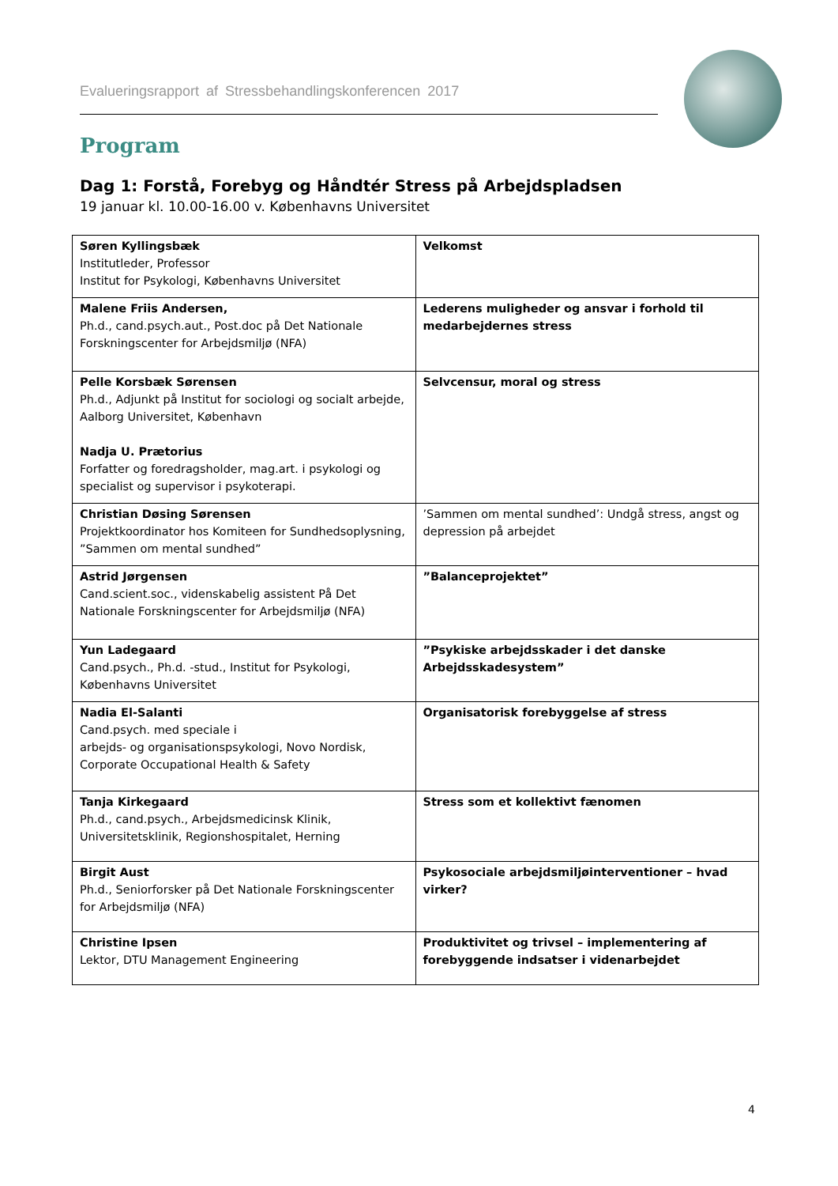Evalueringsrapport af Stressbehandlingskonferencen 2017
Program
Dag 1: Forstå, Forebyg og Håndtér Stress på Arbejdspladsen
19 januar kl. 10.00-16.00 v. Københavns Universitet
| Søren Kyllingsbæk Institutleder, Professor Institut for Psykologi, Københavns Universitet | Velkomst |
| Malene Friis Andersen, Ph.d., cand.psych.aut., Post.doc på Det Nationale Forskningscenter for Arbejdsmiljø (NFA) | Lederens muligheder og ansvar i forhold til medarbejdernes stress |
| Pelle Korsbæk Sørensen Ph.d., Adjunkt på Institut for sociologi og socialt arbejde, Aalborg Universitet, København Nadja U. Prætorius Forfatter og foredragsholder, mag.art. i psykologi og specialist og supervisor i psykoterapi. | Selvcensur, moral og stress |
| Christian Døsing Sørensen Projektkoordinator hos Komiteen for Sundhedsoplysning, ”Sammen om mental sundhed” | ’Sammen om mental sundhed’: Undgå stress, angst og depression på arbejdet |
| Astrid Jørgensen Cand.scient.soc., videnskabelig assistent På Det Nationale Forskningscenter for Arbejdsmiljø (NFA) | ”Balanceprojektet” |
| Yun Ladegaard Cand.psych., Ph.d. -stud., Institut for Psykologi, Københavns Universitet | ”Psykiske arbejdsskader i det danske Arbejdsskadesystem” |
| Nadia El-Salanti Cand.psych. med speciale i arbejds- og organisationspsykologi, Novo Nordisk, Corporate Occupational Health & Safety | Organisatorisk forebyggelse af stress |
| Tanja Kirkegaard Ph.d., cand.psych., Arbejdsmedicinsk Klinik, Universitetsklinik, Regionshospitalet, Herning | Stress som et kollektivt fænomen |
| Birgit Aust Ph.d., Seniorforsker på Det Nationale Forskningscenter for Arbejdsmiljø (NFA) | Psykosociale arbejdsmiljøinterventioner – hvad virker? |
| Christine Ipsen Lektor, DTU Management Engineering | Produktivitet og trivsel – implementering af forebyggende indsatser i videnarbejdet |
4